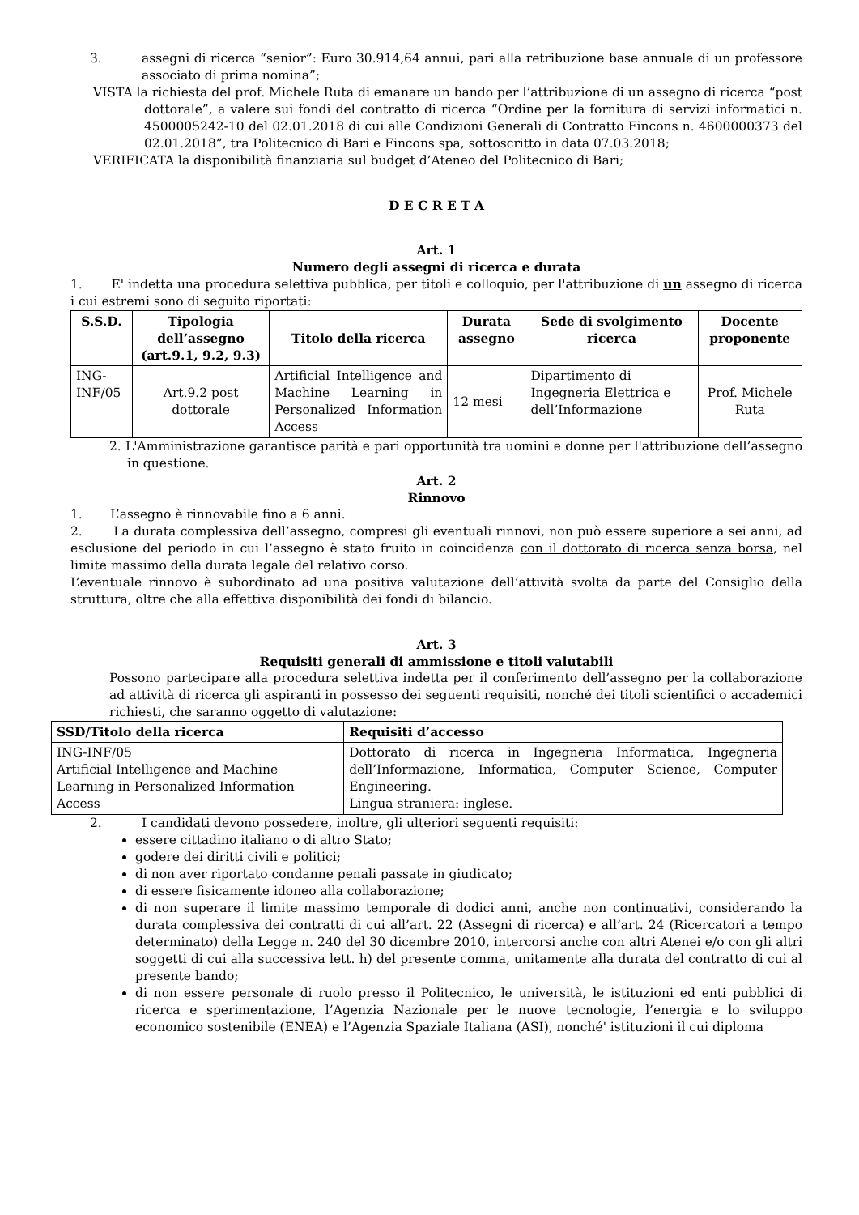3. assegni di ricerca “senior”: Euro 30.914,64 annui, pari alla retribuzione base annuale di un professore associato di prima nomina”;
VISTA la richiesta del prof. Michele Ruta di emanare un bando per l’attribuzione di un assegno di ricerca “post dottorale”, a valere sui fondi del contratto di ricerca “Ordine per la fornitura di servizi informatici n. 4500005242-10 del 02.01.2018 di cui alle Condizioni Generali di Contratto Fincons n. 4600000373 del 02.01.2018”, tra Politecnico di Bari e Fincons spa, sottoscritto in data 07.03.2018;
VERIFICATA la disponibilità finanziaria sul budget d’Ateneo del Politecnico di Bari;
D E C R E T A
Art. 1
Numero degli assegni di ricerca e durata
1. E' indetta una procedura selettiva pubblica, per titoli e colloquio, per l'attribuzione di un assegno di ricerca i cui estremi sono di seguito riportati:
| S.S.D. | Tipologia dell’assegno (art.9.1, 9.2, 9.3) | Titolo della ricerca | Durata assegno | Sede di svolgimento ricerca | Docente proponente |
| --- | --- | --- | --- | --- | --- |
| ING-INF/05 | Art.9.2 post dottorale | Artificial Intelligence and Machine Learning in Personalized Information Access | 12 mesi | Dipartimento di Ingegneria Elettrica e dell’Informazione | Prof. Michele Ruta |
2. L'Amministrazione garantisce parità e pari opportunità tra uomini e donne per l'attribuzione dell’assegno in questione.
Art. 2
Rinnovo
1. L’assegno è rinnovabile fino a 6 anni.
2. La durata complessiva dell’assegno, compresi gli eventuali rinnovi, non può essere superiore a sei anni, ad esclusione del periodo in cui l’assegno è stato fruito in coincidenza con il dottorato di ricerca senza borsa, nel limite massimo della durata legale del relativo corso.
L’eventuale rinnovo è subordinato ad una positiva valutazione dell’attività svolta da parte del Consiglio della struttura, oltre che alla effettiva disponibilità dei fondi di bilancio.
Art. 3
Requisiti generali di ammissione e titoli valutabili
Possono partecipare alla procedura selettiva indetta per il conferimento dell’assegno per la collaborazione ad attività di ricerca gli aspiranti in possesso dei seguenti requisiti, nonché dei titoli scientifici o accademici richiesti, che saranno oggetto di valutazione:
| SSD/Titolo della ricerca | Requisiti d’accesso |
| --- | --- |
| ING-INF/05 Artificial Intelligence and Machine Learning in Personalized Information Access | Dottorato di ricerca in Ingegneria Informatica, Ingegneria dell’Informazione, Informatica, Computer Science, Computer Engineering. Lingua straniera: inglese. |
2. I candidati devono possedere, inoltre, gli ulteriori seguenti requisiti:
essere cittadino italiano o di altro Stato;
godere dei diritti civili e politici;
di non aver riportato condanne penali passate in giudicato;
di essere fisicamente idoneo alla collaborazione;
di non superare il limite massimo temporale di dodici anni, anche non continuativi, considerando la durata complessiva dei contratti di cui all’art. 22 (Assegni di ricerca) e all’art. 24 (Ricercatori a tempo determinato) della Legge n. 240 del 30 dicembre 2010, intercorsi anche con altri Atenei e/o con gli altri soggetti di cui alla successiva lett. h) del presente comma, unitamente alla durata del contratto di cui al presente bando;
di non essere personale di ruolo presso il Politecnico, le università, le istituzioni ed enti pubblici di ricerca e sperimentazione, l’Agenzia Nazionale per le nuove tecnologie, l’energia e lo sviluppo economico sostenibile (ENEA) e l’Agenzia Spaziale Italiana (ASI), nonché' istituzioni il cui diploma